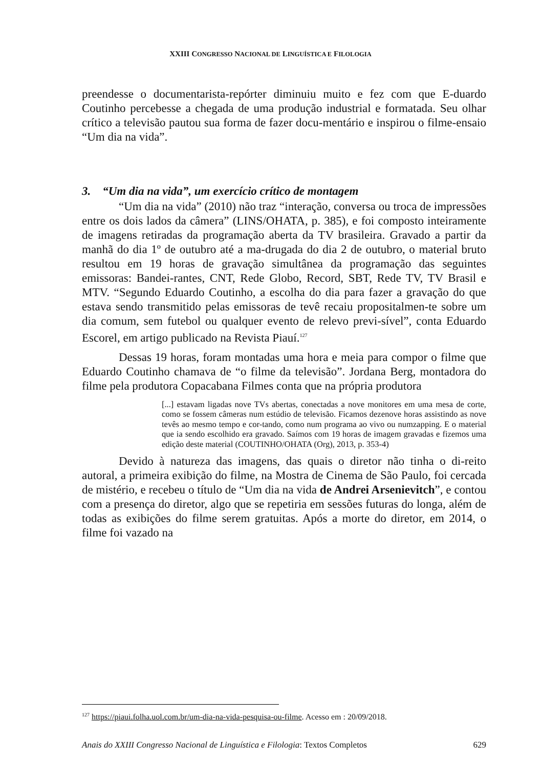XXIII CONGRESSO NACIONAL DE LINGUÍSTICA E FILOLOGIA
preendesse o documentarista-repórter diminuiu muito e fez com que E-duardo Coutinho percebesse a chegada de uma produção industrial e formatada. Seu olhar crítico a televisão pautou sua forma de fazer docu-mentário e inspirou o filme-ensaio “Um dia na vida”.
3. “Um dia na vida”, um exercício crítico de montagem
“Um dia na vida” (2010) não traz “interação, conversa ou troca de impressões entre os dois lados da câmera” (LINS/OHATA, p. 385), e foi composto inteiramente de imagens retiradas da programação aberta da TV brasileira. Gravado a partir da manhã do dia 1º de outubro até a ma-drugada do dia 2 de outubro, o material bruto resultou em 19 horas de gravação simultânea da programação das seguintes emissoras: Bandei-rantes, CNT, Rede Globo, Record, SBT, Rede TV, TV Brasil e MTV. “Segundo Eduardo Coutinho, a escolha do dia para fazer a gravação do que estava sendo transmitido pelas emissoras de tevê recaiu propositalmen-te sobre um dia comum, sem futebol ou qualquer evento de relevo previ-sível”, conta Eduardo Escorel, em artigo publicado na Revista Piauí.<sup>127</sup>
Dessas 19 horas, foram montadas uma hora e meia para compor o filme que Eduardo Coutinho chamava de “o filme da televisão”. Jordana Berg, montadora do filme pela produtora Copacabana Filmes conta que na própria produtora
[...] estavam ligadas nove TVs abertas, conectadas a nove monitores em uma mesa de corte, como se fossem câmeras num estúdio de televisão. Ficamos dezenove horas assistindo as nove tevês ao mesmo tempo e cor-tando, como num programa ao vivo ou numzapping. E o material que ia sendo escolhido era gravado. Saímos com 19 horas de imagem gravadas e fizemos uma edição deste material (COUTINHO/OHATA (Org), 2013, p. 353-4)
Devido à natureza das imagens, das quais o diretor não tinha o di-reito autoral, a primeira exibição do filme, na Mostra de Cinema de São Paulo, foi cercada de mistério, e recebeu o título de “Um dia na vida de Andrei Arsenievitch”, e contou com a presença do diretor, algo que se repetiria em sessões futuras do longa, além de todas as exibições do filme serem gratuitas. Após a morte do diretor, em 2014, o filme foi vazado na
<sup>127</sup> https://piaui.folha.uol.com.br/um-dia-na-vida-pesquisa-ou-filme. Acesso em : 20/09/2018.
Anais do XXIII Congresso Nacional de Linguística e Filologia: Textos Completos 629